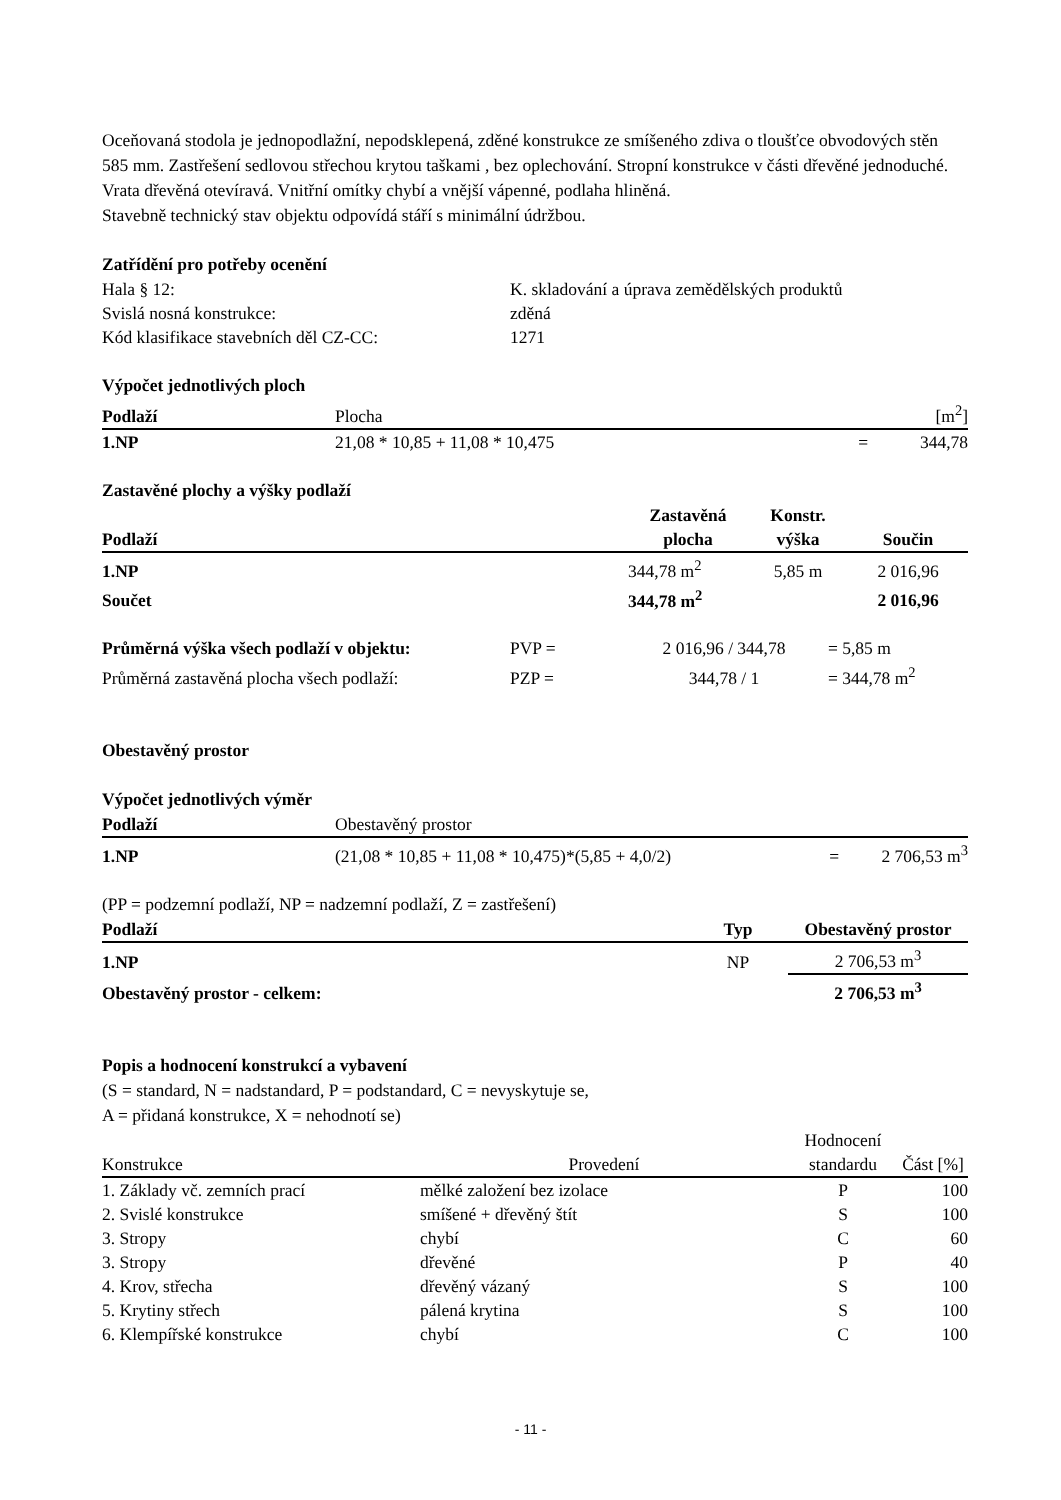Oceňovaná stodola je jednopodlažní, nepodsklepená, zděné konstrukce ze smíšeného zdiva o tloušťce obvodových stěn 585 mm. Zastřešení sedlovou střechou krytou taškami , bez oplechování. Stropní konstrukce v části dřevěné jednoduché. Vrata dřevěná otevíravá. Vnitřní omítky chybí a vnější vápenné, podlaha hliněná.
Stavebně technický stav objektu odpovídá stáří s minimální údržbou.
Zatřídění pro potřeby ocenění
| Hala § 12: | K. skladování a úprava zemědělských produktů |
| Svislá nosná konstrukce: | zděná |
| Kód klasifikace stavebních děl CZ-CC: | 1271 |
Výpočet jednotlivých ploch
| Podlaží | Plocha | | [m<sup>2</sup>] |
| 1.NP | 21,08 * 10,85 + 11,08 * 10,475 | = | 344,78 |
Zastavěné plochy a výšky podlaží
| Podlaží | Zastavěná plocha | Konstr. výška | Součin |
| --- | --- | --- | --- |
| 1.NP | 344,78 m<sup>2</sup> | 5,85 m | 2 016,96 |
| Součet | 344,78 m<sup>2</sup> | | 2 016,96 |
| Průměrná výška všech podlaží v objektu: | PVP = | 2 016,96 / 344,78 | = 5,85 m |
| Průměrná zastavěná plocha všech podlaží: | PZP = | 344,78 / 1 | = 344,78 m<sup>2</sup> |
Obestavěný prostor
Výpočet jednotlivých výměr
| Podlaží | Obestavěný prostor | | |
| 1.NP | (21,08 * 10,85 + 11,08 * 10,475)*(5,85 + 4,0/2) | = | 2 706,53 m<sup>3</sup> |
(PP = podzemní podlaží, NP = nadzemní podlaží, Z = zastřešení)
| Podlaží | Typ | Obestavěný prostor |
| --- | --- | --- |
| 1.NP | NP | 2 706,53 m<sup>3</sup> |
| Obestavěný prostor - celkem: | | 2 706,53 m<sup>3</sup> |
Popis a hodnocení konstrukcí a vybavení
(S = standard, N = nadstandard, P = podstandard, C = nevyskytuje se,
A = přidaná konstrukce, X = nehodnotí se)
| Konstrukce | Provedení | Hodnocení standardu | Část [%] |
| 1. Základy vč. zemních prací | mělké založení bez izolace | P | 100 |
| 2. Svislé konstrukce | smíšené + dřevěný štít | S | 100 |
| 3. Stropy | chybí | C | 60 |
| 3. Stropy | dřevěné | P | 40 |
| 4. Krov, střecha | dřevěný vázaný | S | 100 |
| 5. Krytiny střech | pálená krytina | S | 100 |
| 6. Klempířské konstrukce | chybí | C | 100 |
- 11 -